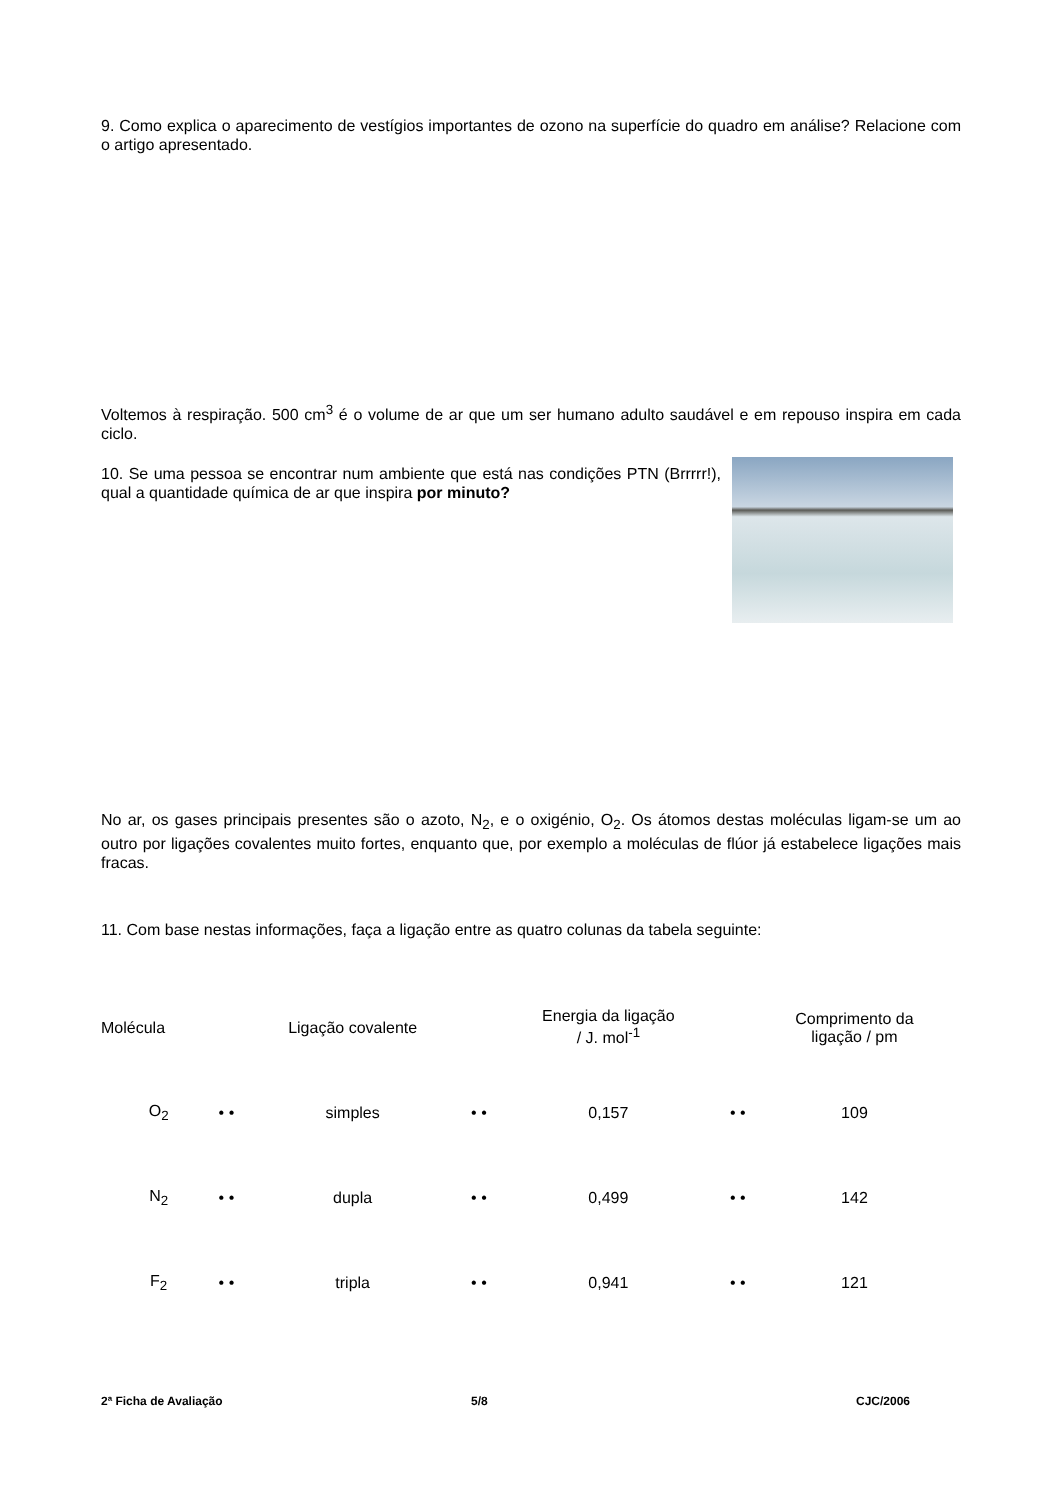9. Como explica o aparecimento de vestígios importantes de ozono na superfície do quadro em análise? Relacione com o artigo apresentado.
Voltemos à respiração. 500 cm<sup>3</sup> é o volume de ar que um ser humano adulto saudável e em repouso inspira em cada ciclo.
10. Se uma pessoa se encontrar num ambiente que está nas condições PTN (Brrrrr!), qual a quantidade química de ar que inspira por minuto?
No ar, os gases principais presentes são o azoto, N<sub>2</sub>, e o oxigénio, O<sub>2</sub>. Os átomos destas moléculas ligam-se um ao outro por ligações covalentes muito fortes, enquanto que, por exemplo a moléculas de flúor já estabelece ligações mais fracas.
11. Com base nestas informações, faça a ligação entre as quatro colunas da tabela seguinte:
| Molécula | | | Ligação covalente | | | Energia da ligação / J. mol<sup>-1</sup> | | | Comprimento da ligação / pm |
| O<sub>2</sub> | • | • | simples | • | • | 0,157 | • | • | 109 |
| N<sub>2</sub> | • | • | dupla | • | • | 0,499 | • | • | 142 |
| F<sub>2</sub> | • | • | tripla | • | • | 0,941 | • | • | 121 |
2ª Ficha de Avaliação 5/8 CJC/2006